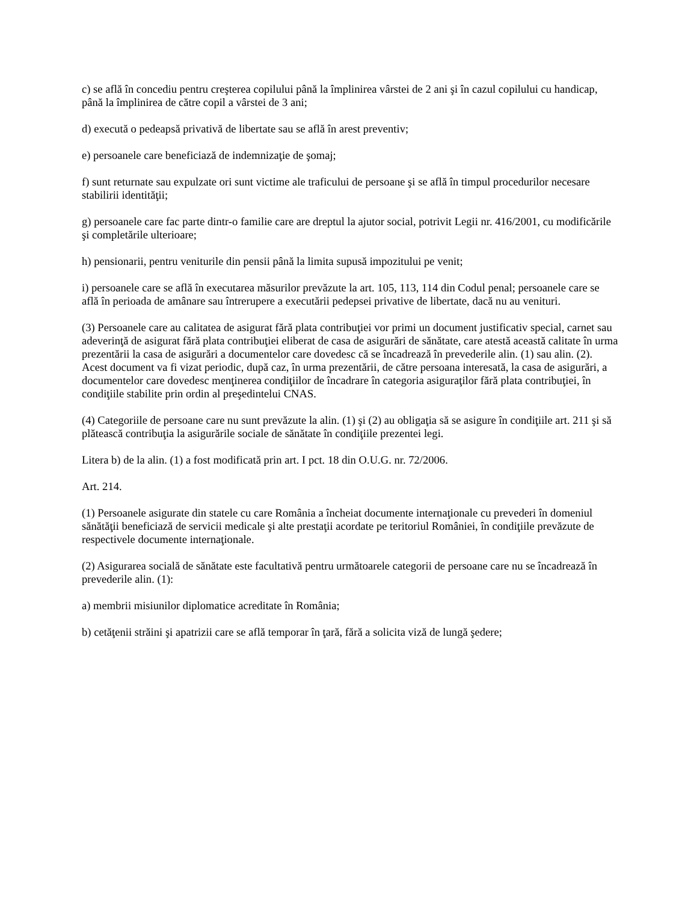c) se află în concediu pentru creşterea copilului până la împlinirea vârstei de 2 ani şi în cazul copilului cu handicap, până la împlinirea de către copil a vârstei de 3 ani;
d) execută o pedeapsă privativă de libertate sau se află în arest preventiv;
e) persoanele care beneficiază de indemnizaţie de şomaj;
f) sunt returnate sau expulzate ori sunt victime ale traficului de persoane şi se află în timpul procedurilor necesare stabilirii identităţii;
g) persoanele care fac parte dintr-o familie care are dreptul la ajutor social, potrivit Legii nr. 416/2001, cu modificările şi completările ulterioare;
h) pensionarii, pentru veniturile din pensii până la limita supusă impozitului pe venit;
i) persoanele care se află în executarea măsurilor prevăzute la art. 105, 113, 114 din Codul penal; persoanele care se află în perioada de amânare sau întrerupere a executării pedepsei privative de libertate, dacă nu au venituri.
(3) Persoanele care au calitatea de asigurat fără plata contribuţiei vor primi un document justificativ special, carnet sau adeverinţă de asigurat fără plata contribuţiei eliberat de casa de asigurări de sănătate, care atestă această calitate în urma prezentării la casa de asigurări a documentelor care dovedesc că se încadrează în prevederile alin. (1) sau alin. (2). Acest document va fi vizat periodic, după caz, în urma prezentării, de către persoana interesată, la casa de asigurări, a documentelor care dovedesc menţinerea condiţiilor de încadrare în categoria asiguraţilor fără plata contribuţiei, în condiţiile stabilite prin ordin al preşedintelui CNAS.
(4) Categoriile de persoane care nu sunt prevăzute la alin. (1) şi (2) au obligaţia să se asigure în condiţiile art. 211 şi să plătească contribuţia la asigurările sociale de sănătate în condiţiile prezentei legi.
Litera b) de la alin. (1) a fost modificată prin art. I pct. 18 din O.U.G. nr. 72/2006.
Art. 214.
(1) Persoanele asigurate din statele cu care România a încheiat documente internaţionale cu prevederi în domeniul sănătăţii beneficiază de servicii medicale şi alte prestaţii acordate pe teritoriul României, în condiţiile prevăzute de respectivele documente internaţionale.
(2) Asigurarea socială de sănătate este facultativă pentru următoarele categorii de persoane care nu se încadrează în prevederile alin. (1):
a) membrii misiunilor diplomatice acreditate în România;
b) cetăţenii străini şi apatrizii care se află temporar în ţară, fără a solicita viză de lungă şedere;